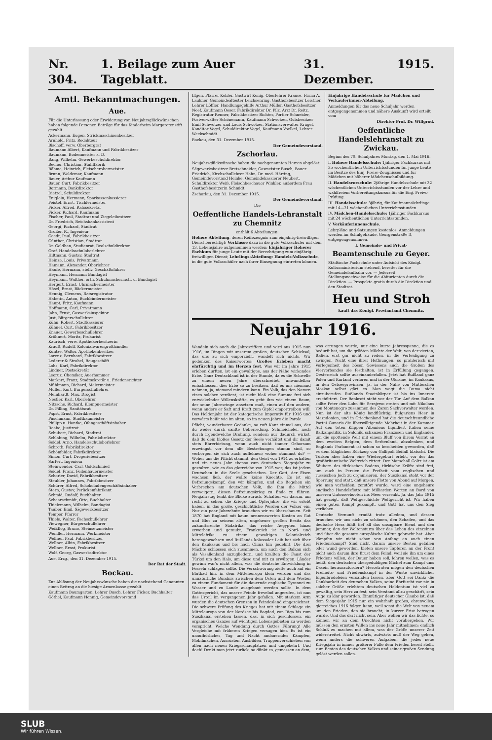Nr. 304. 1. Beilage zum Auer Tageblatt. 31. Dezember. 1915.
Amtl. Bekanntmachungen.
Aue.
Für die Unterlassung oder Erwiderung von Neujahrsglückwünschen haben folgende Personen Beträge für das Kinderheim Margaretenstift gezahlt:
Ackermann, Eugen, Strickmaschinenbesitzer
Arnhold, Fritz, Redakteur
Bischoff, verw. Oberbergrat
Baumann Albert, Kaufmann und Fabrikbesitzer
Baumann, Bodenmeister a. D.
Bang, Wilhelm, Gewerbeschuldirektor
Becher, Christian, Stuhlfabrik
Böhme, Heinrich, Fleischerobermeister
Brunn, Woldemar, Kaufmann
Bauer, Arthur Kaufmann
Bauer, Curt, Fabrikbesitzer
Bormann, Bankdirektor
Dietzel, Schuldirektor
Eniglein, Hermann, Sparkassenkassierer
Feistel, Ernst, Tischlermeister
Ficker, Alfred, Ratssekretär
Ficker, Richard, Kaufmann
Fischer, Paul, Stadtrat und Ziegeleibesitzer
Dr. Friedrich, Reichsbankassistent
Georgi, Richard, Stadtrat
Großer, R., Ingenieur
Gaedt, Paul, Fabrikbesitzer
Günther, Christian, Stadtrat
Dr. Goldhan, Studienrat, Realschuldirektor
Graf, Handelsschuloberlehrer
Hiltmann, Gustav, Stadtrat
Heinze, Louis, Privatmann
Hamann, Alexander, Oberlehrer
Haufe, Hermann, stellv. Geschäftsführer
Heymann, Hermann Bandagist
Heymann, Walther, orth. Schuhmachermstr. u. Bandagist
Hergert, Ernst, Uhrmachermeister
Hösel, Ernst, Bäckermeister
Hennig, Clemens, Ratsregistrator
Habetin, Anton, Buchbindermeister
Haupt, Fritz, Kaufmann
Hoffmann, Carl, Privatmann
Jahn, Ernst, Gaswerksinspektor
Just, Bürgerschullehrer
Kühn, Robert, Stadtkassierer
Kühnel, Curt, Fabrikbesitzer
Knauer, Gewerbeschullehrer
Kröhnert, Moritz, Prokurist
Kaurisch, verw. Apothekerbesitzerin
Krauß, Rudolf, Kolonialwarengroßhändler
Kuntze, Walter, Apothekenbesitzer
Lorenz, Bernhard, Fabrikbesitzer
Lederer & Strobel, Baugeschäft
Lohs, Karl, Fabrikdirektor
Lindner, Postsekretär
Leoruz, Chemiker, Auerhammer
Markert, Franz, Stadtsekretär u. Friedensrichter
Mühlmann, Richard, Malermeister
Müller, Kurt, Bürgerschullehrer
Meinhardt, Max, Drogist
Nestler, Karl, Oberlehrer
Nitzsche, Richard, Klempnermeister
Dr. Pilling, Sanitätsrat
Papst, Ernst, Fabrikbesitzer
Püschmann, Stadtbaumeister
Philipp u. Hantke, Ofengeschäftsinhaber
Raabe, Justizrat
Schubert, Richard, Stadtrat
Schlabing, Wilhelm, Fabrikdirektor
Seidel, Arno, Handelsschuloberlehrer
Schroth, Fabrikdirektor
Schönfelder, Fabrikdirektor
Simon, Curt, Drogeriebesitzer
Sarfert, Ingenieur
Steinwender, Carl, Goldschmied
Seidel, Franz, Feilenhauermeister
Schorler, David, Fabrikbesitzer
Steubler, Johannes, Fabrikbesitzer
Schürer, Alfred, Schokoladengeschäftsinhaber
Stern, Gustav, Perückenfabrikant
Schmid, Rudolf, Buchhalter
Schaarschmidt, Otto, Buchhalter
Thielemann, Wilhelm, Bandagist
Tauber, Emil, Sägewerkbesitzer
Temper, Pfarrer
Thiele, Walter, Fachschullehrer
Viewegner, Bürgerschullehrer
Weißflog, Bruno, Steinsetzmeister
Wendler, Hermann, Werkmeister
Wellner, Paul, Fabrikbesitzer
Wellner, Albin, Fabrikbesitzer
Wellner, Ernst, Prokurist
Wolf, Georg, Gaswerksdirektor
Aue, Erzg., den 31. Dezember 1915.
Der Rat der Stadt.
Bockau.
Zur Ablösung der Neujahrswünsche haben die nachstehend Genannten einen Beitrag an die hiesige Armenkasse gezahlt:
Kaufmann Baumgarten, Lehrer Busch, Lehrer Ficker, Buchhalter Göthel, Kaufmann Hennig, Gemeindevorstand
Illgen, Pfarrer Köhler, Gastwirt König, Oberlehrer Krause, Firma A. Laukner, Gemeindeältester Leichsenring, Gasthofsbesitzer Leistner, Lehrer Löffler, Handlungsgehilfe Arthur Müller, Gasthofsbesitzer Neef, Kaufmann Oeser, Fabrikdirektor Dr. Pilz, Arzt Dr. Reitz, Registrator Renner, Fabrikbesitzer Richter, Portier Schneider, Postverwalter Schönemann, Kaufmann Schwotzer, Gutsbesitzer Emil Schwotzer und Louis Schwotzer, Stationsverwalter Krügel, Konditor Vogel, Schuldirektor Vogel, Kaufmann Voelkel, Lehrer Weckschmidt.
Bockau, den 31. Dezember 1915.
Der Gemeindevorstand.
Zschorlau.
Neujahrsglückwünsche haben die nachgenannten Herren abgelöst:
Sägewerksbesitzer Bretschneider, Gasmeister Busch, Bauer Friedrich, Kirchschullehrer Hahn, Dr. med. Härting, Gemeindevorstand Heinke, Gemeindekassierer Neubert, Schuldirektor Weiß, Fleischbeschauer Winkler, außerdem Frau Gasthofsbesitzerin Schmidt.
Zschorlau, den 31. Dezember 1915.
Der Gemeindevorstand.
Die
Oeffentliche Handels-Lehranstalt zu Chemnitz
enthält 6 Abteilungen:
Höhere Abteilung, deren Reifezeugnis zum einjährig-freiwilligen Dienst berechtigt; Vorklasse dazu in die gute Volksschüler mit dem 13. Lebensjahre aufgenommen werden; Einjähriger Höherer Fachkurs für junge Leute mit der Berechtigung zum einjährig-freiwilligen Dienst; Lehrlings-Abteilung: Handels-Volksschule, in die gute Volksschüler nach ihrer Einsegnung eintreten können.
Einjährige Handelsschule für Mädchen und Verkäuferinnen-Abteilung.
Anmeldungen für das neue Schuljahr werden entgegengenommen und nähere Auskunft wird erteilt vom
Direktor Prof. Dr. Willgrod.
Oeffentliche Handelslehranstalt zu Zwickau.
Beginn des 70. Schuljahres Montag, den 1. Mai 1916.
I. Höhere Handelsschule: 1jähriger Fachkursus mit 35 wöchentlichen Unterrichtsstunden für junge Leute im Besitze des Einj. Freiw.-Zeugnisses und für Mädchen mit höherer Mädchenschulbildung.
II. Handelsvorschule: 2jährige Handelsschule mit 32 wöchentlichen Unterrichtsstunden vor der Lehre und wahlfreiem Vorbereitungskursus für die Einj. Freiw.-Prüfung.
III. Handelsschule: 3jährig, für Kaufmannslehrlinge mit 14—21 wöchentlichen Unterrichtsstunden.
IV. Mädchen-Handelsschule: 1jähriger Fachkursus mit 24 wöchentlichen Unterrichtsstunden.
V. Verkäuferinnenschule.
Lehrpläne und Satzungen kostenlos. Anmeldungen werden im Schulgebäude, Georgenstraße 3, entgegengenommen.
I. Gemeinde- und Privat-
Beamtenschule zu Geyer.
Städtische Fachschule unter Aufsicht des Königl. Kultusministerium stehend, bereitet für die Gemeindelaufbahn vor. — Jederzeit Stellungsnachweise für die Abiturienten durch die Direktion. — Prospekte gratis durch die Direktion und den Stadtrat.
Heu und Stroh
kauft das Königl. Proviantamt Chemnitz.
Neujahr 1916.
Wandeln sich auch die Jahresziffern und wird aus 1915 nun 1916, im Ringen mit unserem großen, deutschen Schicksal, das uns zu sich emporzieht, wandelt sich nichts. Wir gedenken des Kaiserwortes: Großes Erleben macht ehrfürchtig und im Herzen fest. Was wir im Jahre 1915 erleben durften, ist ein gewaltiges, aus der Nähe wirkendes Erbe. Ganz Deutschland ist in der Stunde, da es die Schwelle zu einem neuen Jahre überschreitet, unwandelbar entschlossen, dies Erbe so zu besitzen, daß es uns niemand nehmen, ja, niemand mindern kann. Ein Volk, das den Namen eines solchen verdient, ist nicht bloß eine Summe frei sich entwickelnder Willenskräfte, es geht ihm wie einem Baum, der seine Jahresringe ansetzen muß, einen auf den andern, wenn anders er Saft und Kraft zum Gipfel emportreiben will. Das Heldenjahr ist der kategorische Imperativ für 1916 und vorwärts heißt wie im alten, so im neuen Jahre die Parole.
Pflicht, wunderbarer Gedanke, so ruft Kant einmal aus, der du weder durch sanfte Ueberredung, Schmeichelei, noch durch irgendwelche Drohung, sondern nur dadurch wirkst, daß du dein bloßes Gesetz der Seele vorhältst und dir damit stets Ehrerbietung, wenn auch nicht immer Gehorsam erzwingst, vor dem alle Bestrebungen stumm sind, so verborgen sie sich auch auflehnen; woher stammst du? — Woher uns die Pflicht stammt, den Geist von 1914 zu erhalten und ein neues Jahr ebenso zum deutschen Siegesjahr zu gestalten, wie es das glorreiche von 1915 war, das ist jedem Deutschen in die Seele geschrieben. Der Gott, der Eisen wachsen ließ, der wollte keine Knechte. Es ist ein Befreiungskampf, den wir kämpfen, und die Begehen ein Verbrechen am deutschen Volk, die ihm die Mittel verweigern, diesen Befreiungskrieg zu Ende zu führen. Neujahrstag lenkt die Blicke zurück. Schalten wir darum, um recht zu sehen, die Kriegs- und Opferjahre, die wir erlebt haben, in das große, geschichtliche Werden der Völker ein. Nur ein paar Jahrzehnte brauchen wir zu überschauen. Seit 1870 hat England mit kaum nennenswerten Kosten an Gut und Blut zu seinem alten, ungeheuer großen Besitz das zukunftsreiche Südafrika, das reiche Aegypten hinzu erworben und geraubt, Frankreich ist in Nord- und Mittelafrika zu einem gewaltigen Kolonialreich herangewachsen und Rußlands kolossaler Leib hat sich über den Kaukasus und bis nach China hin gedehnt. Die drei Mächte schlossen sich zusammen, um auch den Balkan sich als Vasallenland anzugliedern, und krallten die Faust der Türkei um den Hals, um diese und mit zu erwürgen. Länder gewinn war's nicht allein, was die deutsche Entwicklung in Fesseln schlagen sollte. Die Verschwörung zielte auch auf ein Blutbad hin, in dem Mitteleuropa klein werden und das unnatürliche Bündnis zwischen dem Osten und dem Westen zu einem Fundament für die dauernde englische Tyrannei zu Wasser und zu Lande ausgebaut werden sollte. In dem Gottesgericht, das unsere Feinde frevelnd angerufen, ist nun das Urteil im vergangenen Jahr gefallen. Mit starkem Arm wurden die deutschen Grenzen in Feindesland eingezeichnet. Die schwere Prüfung des Krieges hat mit einem Schlage ein Mitteleuropa von der Nordsee bis Bagdad, von Riga bis zum Suezkanal erstehen lassen, das, in sich geschlossen, ein organisches Ganzes auf wichtigen Lebensgebieten zu werden verspricht. Welche Wendung durch Gottes Führung! Alle Vergleiche mit früheren Kriegen versagen hier. Es ist ein unaufhörliches, Tag und Nacht andauerndes Kämpfen, Mobilmachen, Ausrüsten, Ausbilden, Truppenverschieben von allen nach neuen Kriegsschauplätzen und umgekehrt. Und doch! Denkt man jetzt zurück, so dünkt es, gemessen an dem, was errungen wurde, nur eine kurze Jahresspanne, die es bedurft hat, um die größten Mächte der Welt, von der vierten, Italien, erst gar nicht zu reden, in die Verteidigung zu zwingen. Nicht eine ihrer Hoffnungen, so prahlerisch mit Verlegenheit des bösen Gewissens auch die Großen des Vierverbandes sie festhalten, ist in Erfüllung gegangen. Oesterreich sollte auseinanderfallen. Jetzt hat Rußland ganz Polen und Kurland verloren und in der Ukraine, im Kaukasus, in den Ostseeprovinzen, ja, in der Nähe von Mütterchen Moskau selbst gärt es. Man wagt die Duma nicht einzuberufen. Rußlands Staatskörper ist bis ins Innerste erschüttert. Der Bankrott steht vor der Tür. Auf dem Balkan sollte Peter den Lohn für Serajewo ernten und mit Nikolaus von Montenegro zusammen des Zaren Sachverwalter werden. Nun ist der alte König landflüchtig, Bulgariens Heer in Mazedonien, und in Griechenland hat die deutschfreundliche Partei Gunaris die überwältigende Mehrheit in der Kammer. Auf den toten Klippen Albaniens liquidiert Italien seine Balkanpolitik, in Salonikí schanzen Franzosen und Engländer, um die spottende Welt mit einem Bluff von ihrem Verrat an dem zweiten Belgien, dem Serbenland, abzulenken, und Englands Parlament ist schon so bescheiden geworden, daß es dem kläglichen Rückzug von Gallipoli Beifall klatscht. Die Türken aber haben eine Wiedergeburt erlebt, vor der das großbritannische Weltreich zittert. Der Marschall Goltz ist am Säubern des türkischen Bodens, türkische Kräfte sind frei, um auch in Persien die Freiheit vom englischen und russischen Joch zu organisieren, der Suezkanal steht vor der Sperrung und statt, daß unsere Flotte von Abend auf Morgen, wie man verheißen, zerstört wurde, ward eine ungeheure englische Handelsflotte mit Milliarden Werten an Bord von unseren Unterseebooten ins Meer versenkt. Ja, das Jahr 1915 hat gezeigt, daß Weltgeschichte Weltgericht ist. Wir haben einen guten Kampf gekämpft, und Gott hat uns den Sieg verliehen.
Deutsche Vernunft ermißt trotz alledem, und dessen brauchen wir uns nicht zu schämen, den Schaden, und das deutsche Herz fühlt tief all das unsagbare Elend und den Jammer, den der Weltensturm über das Leben des einzelnen und über die gesamte europäische Kultur gebracht hat. Aber kämpfen wir nicht schon von Anfang an auch einen Friedenskampf? Sind nicht darum unsere Besten gefallen oder wund geworden, bieten unsere Tapferen an der Front nicht auch darum ihre Brust dem Feind, weil sie ihn um eines Friedens willen, der Dauer haben soll, lehren wollen, was es heißt, den deutschen übergeduldigen Michel zum Kampf ums Dasein herauszufordern? Herostraten mögen den deutschen Freiheits- und Friedenskampf in der Wüste unwirklicher Eigenbrödeleien versanden lassen, aber Gott sei Dank: die Dankbarkeit des deutschen Volkes, seine Ehrfurcht vor nie in solcher Größe erlebtem deutschen Heldentum ist viel zu gewaltig, sein Herz zu fest, sein Verstand allzu geschärft, sein Auge zu klar geworden. Einmütiger deutscher Glaube ist, daß dem Siegesjahr 1915 nur ein wahrhaft großes, ehrenvolles, glorreiches 1916 folgen kann, weil sonst die Welt von neuem um den Frieden, den sie braucht, in kurzer Frist betrogen würde. Und das darf nicht sein. Aber wollen wir das Echte, so können wir an dem Unechten nicht vorübergehen. Wir müssen den ernsten Willen ins neue Jahr mitnehmen: endlich Schluß zu machen mit allem, was der Größe unserer Zeit widerstreitet. Nicht abwärts, aufwärts muß der Weg gehen, wenn anders die schweren Aufgaben, die jedes neue Kriegsjahr in immer größerer Fülle dem Frieden bereit stellt, zum Besten des deutschen Volkes und seiner großen Sendung gelöst werden sollen.
SLUB
Wir führen Wissen.